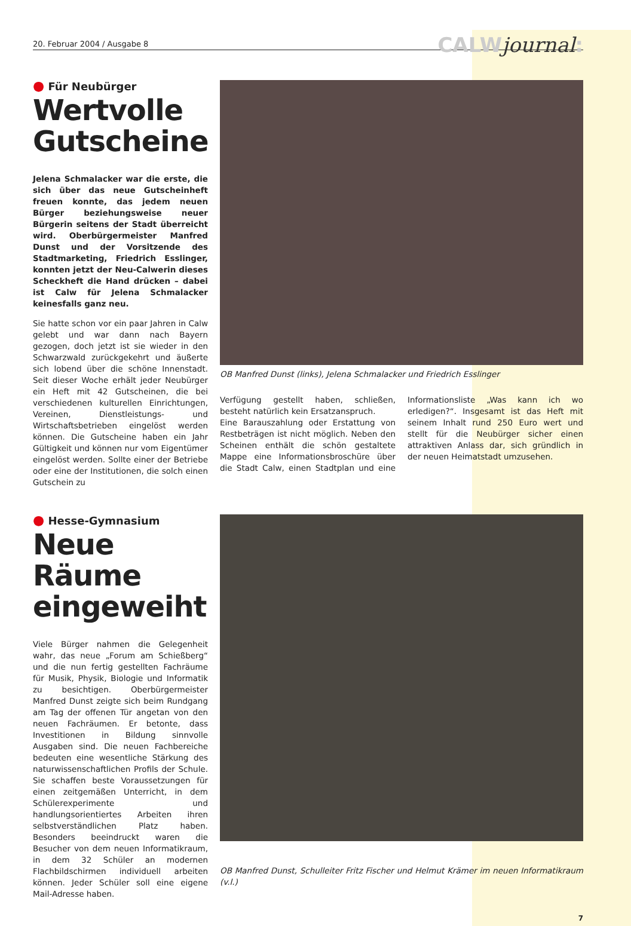20. Februar 2004 / Ausgabe 8
CALWjournal:
● Für Neubürger
Wertvolle Gutscheine
Jelena Schmalacker war die erste, die sich über das neue Gutscheinheft freuen konnte, das jedem neuen Bürger beziehungsweise neuer Bürgerin seitens der Stadt überreicht wird. Oberbürgermeister Manfred Dunst und der Vorsitzende des Stadtmarketing, Friedrich Esslinger, konnten jetzt der Neu-Calwerin dieses Scheckheft die Hand drücken – dabei ist Calw für Jelena Schmalacker keinesfalls ganz neu.
Sie hatte schon vor ein paar Jahren in Calw gelebt und war dann nach Bayern gezogen, doch jetzt ist sie wieder in den Schwarzwald zurückgekehrt und äußerte sich lobend über die schöne Innenstadt. Seit dieser Woche erhält jeder Neubürger ein Heft mit 42 Gutscheinen, die bei verschiedenen kulturellen Einrichtungen, Vereinen, Dienstleistungs- und Wirtschaftsbetrieben eingelöst werden können. Die Gutscheine haben ein Jahr Gültigkeit und können nur vom Eigentümer eingelöst werden. Sollte einer der Betriebe oder eine der Institutionen, die solch einen Gutschein zu
OB Manfred Dunst (links), Jelena Schmalacker und Friedrich Esslinger
Verfügung gestellt haben, schließen, besteht natürlich kein Ersatzanspruch.
Eine Barauszahlung oder Erstattung von Restbeträgen ist nicht möglich. Neben den Scheinen enthält die schön gestaltete Mappe eine Informationsbroschüre über die Stadt Calw, einen Stadtplan und eine Informationsliste „Was kann ich wo erledigen?“. Insgesamt ist das Heft mit seinem Inhalt rund 250 Euro wert und stellt für die Neubürger sicher einen attraktiven Anlass dar, sich gründlich in der neuen Heimatstadt umzusehen.
● Hesse-Gymnasium
Neue Räume eingeweiht
Viele Bürger nahmen die Gelegenheit wahr, das neue „Forum am Schießberg“ und die nun fertig gestellten Fachräume für Musik, Physik, Biologie und Informatik zu besichtigen. Oberbürgermeister Manfred Dunst zeigte sich beim Rundgang am Tag der offenen Tür angetan von den neuen Fachräumen. Er betonte, dass Investitionen in Bildung sinnvolle Ausgaben sind. Die neuen Fachbereiche bedeuten eine wesentliche Stärkung des naturwissenschaftlichen Profils der Schule. Sie schaffen beste Voraussetzungen für einen zeitgemäßen Unterricht, in dem Schülerexperimente und handlungsorientiertes Arbeiten ihren selbstverständlichen Platz haben. Besonders beeindruckt waren die Besucher von dem neuen Informatikraum, in dem 32 Schüler an modernen Flachbildschirmen individuell arbeiten können. Jeder Schüler soll eine eigene Mail-Adresse haben.
OB Manfred Dunst, Schulleiter Fritz Fischer und Helmut Krämer im neuen Informatikraum (v.l.)
7